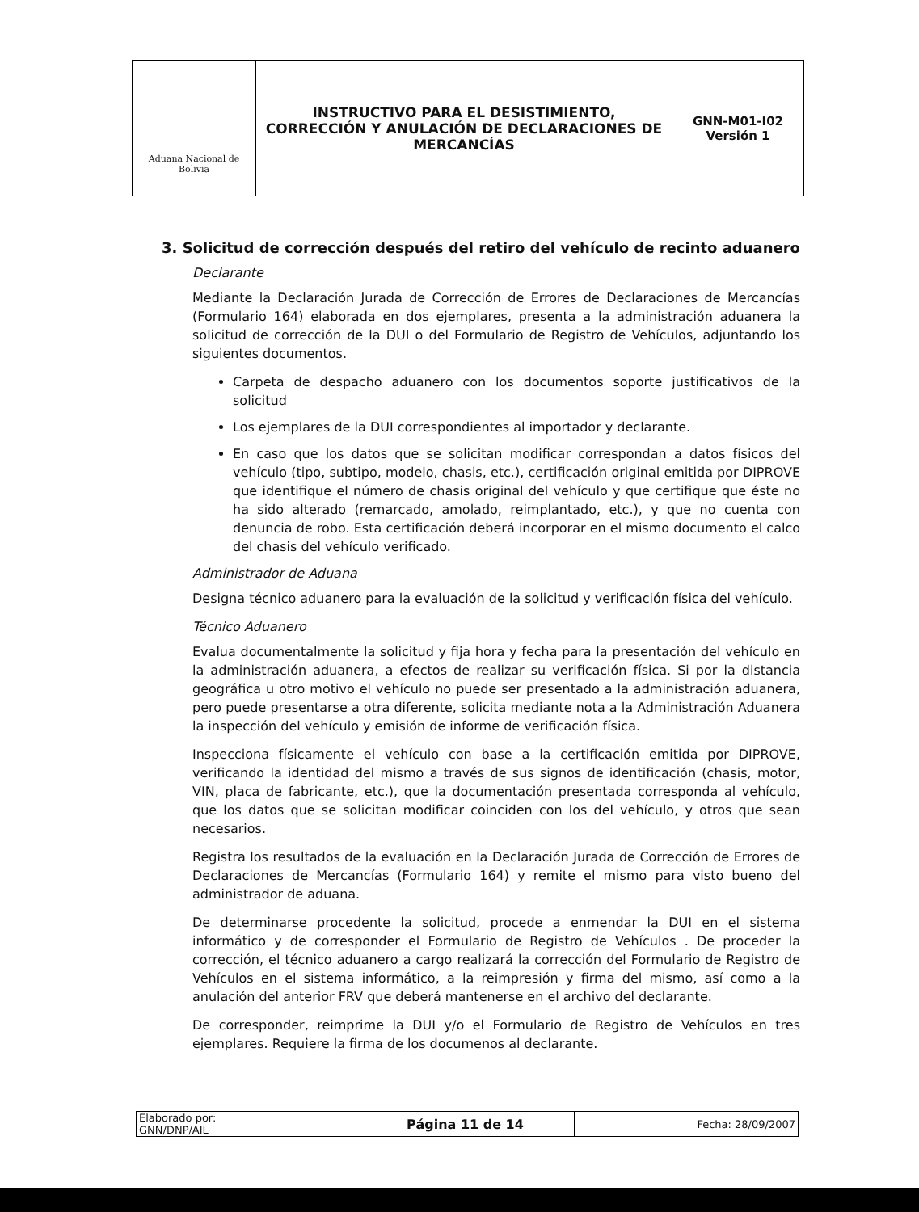| Aduana Nacional de Bolivia | INSTRUCTIVO PARA EL DESISTIMIENTO, CORRECCIÓN Y ANULACIÓN DE DECLARACIONES DE MERCANCÍAS | GNN-M01-I02 Versión 1 |
3. Solicitud de corrección después del retiro del vehículo de recinto aduanero
Declarante
Mediante la Declaración Jurada de Corrección de Errores de Declaraciones de Mercancías (Formulario 164) elaborada en dos ejemplares, presenta a la administración aduanera la solicitud de corrección de la DUI o del Formulario de Registro de Vehículos, adjuntando los siguientes documentos.
Carpeta de despacho aduanero con los documentos soporte justificativos de la solicitud
Los ejemplares de la DUI correspondientes al importador y declarante.
En caso que los datos que se solicitan modificar correspondan a datos físicos del vehículo (tipo, subtipo, modelo, chasis, etc.), certificación original emitida por DIPROVE que identifique el número de chasis original del vehículo y que certifique que éste no ha sido alterado (remarcado, amolado, reimplantado, etc.), y que no cuenta con denuncia de robo. Esta certificación deberá incorporar en el mismo documento el calco del chasis del vehículo verificado.
Administrador de Aduana
Designa técnico aduanero para la evaluación de la solicitud y verificación física del vehículo.
Técnico Aduanero
Evalua documentalmente la solicitud y fija hora y fecha para la presentación del vehículo en la administración aduanera, a efectos de realizar su verificación física. Si por la distancia geográfica u otro motivo el vehículo no puede ser presentado a la administración aduanera, pero puede presentarse a otra diferente, solicita mediante nota a la Administración Aduanera la inspección del vehículo y emisión de informe de verificación física.
Inspecciona físicamente el vehículo con base a la certificación emitida por DIPROVE, verificando la identidad del mismo a través de sus signos de identificación (chasis, motor, VIN, placa de fabricante, etc.), que la documentación presentada corresponda al vehículo, que los datos que se solicitan modificar coinciden con los del vehículo, y otros que sean necesarios.
Registra los resultados de la evaluación en la Declaración Jurada de Corrección de Errores de Declaraciones de Mercancías (Formulario 164) y remite el mismo para visto bueno del administrador de aduana.
De determinarse procedente la solicitud, procede a enmendar la DUI en el sistema informático y de corresponder el Formulario de Registro de Vehículos . De proceder la corrección, el técnico aduanero a cargo realizará la corrección del Formulario de Registro de Vehículos en el sistema informático, a la reimpresión y firma del mismo, así como a la anulación del anterior FRV que deberá mantenerse en el archivo del declarante.
De corresponder, reimprime la DUI y/o el Formulario de Registro de Vehículos en tres ejemplares. Requiere la firma de los documenos al declarante.
| Elaborado por: GNN/DNP/AIL | Página 11 de 14 | Fecha: 28/09/2007 |